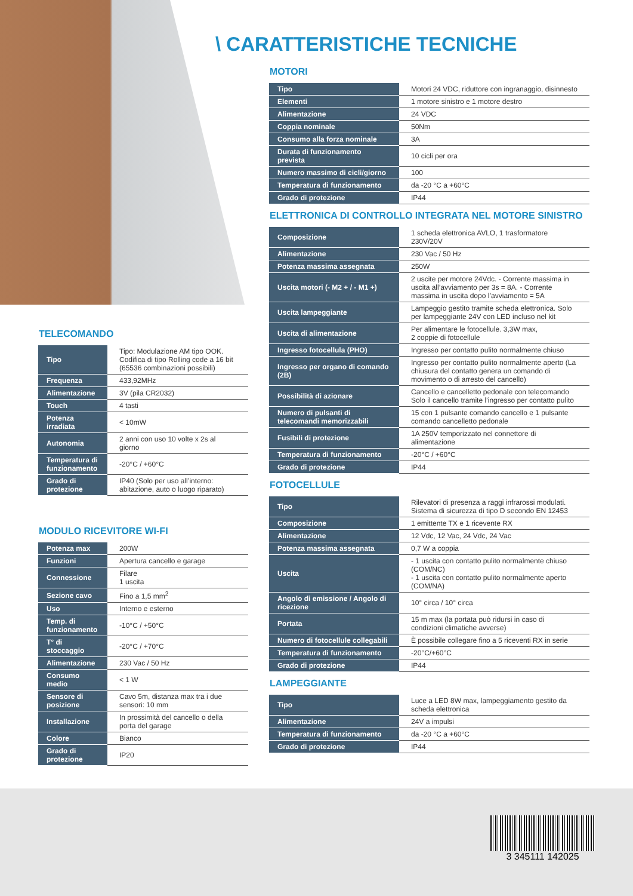\ CARATTERISTICHE TECNICHE
MOTORI
| Tipo | Motori 24 VDC, riduttore con ingranaggio, disinnesto |
| Elementi | 1 motore sinistro e 1 motore destro |
| Alimentazione | 24 VDC |
| Coppia nominale | 50Nm |
| Consumo alla forza nominale | 3A |
| Durata di funzionamento prevista | 10 cicli per ora |
| Numero massimo di cicli/giorno | 100 |
| Temperatura di funzionamento | da -20 °C a +60°C |
| Grado di protezione | IP44 |
ELETTRONICA DI CONTROLLO INTEGRATA NEL MOTORE SINISTRO
| Composizione | 1 scheda elettronica AVLO, 1 trasformatore 230V/20V |
| Alimentazione | 230 Vac / 50 Hz |
| Potenza massima assegnata | 250W |
| Uscita motori (- M2 + / - M1 +) | 2 uscite per motore 24Vdc. - Corrente massima in uscita all’avviamento per 3s = 8A. - Corrente massima in uscita dopo l’avviamento = 5A |
| Uscita lampeggiante | Lampeggio gestito tramite scheda elettronica. Solo per lampeggiante 24V con LED incluso nel kit |
| Uscita di alimentazione | Per alimentare le fotocellule. 3,3W max, 2 coppie di fotocellule |
| Ingresso fotocellula (PHO) | Ingresso per contatto pulito normalmente chiuso |
| Ingresso per organo di comando (2B) | Ingresso per contatto pulito normalmente aperto (La chiusura del contatto genera un comando di movimento o di arresto del cancello) |
| Possibilità di azionare | Cancello e cancelletto pedonale con telecomando Solo il cancello tramite l’ingresso per contatto pulito |
| Numero di pulsanti di telecomandi memorizzabili | 15 con 1 pulsante comando cancello e 1 pulsante comando cancelletto pedonale |
| Fusibili di protezione | 1A 250V temporizzato nel connettore di alimentazione |
| Temperatura di funzionamento | -20°C / +60°C |
| Grado di protezione | IP44 |
FOTOCELLULE
| Tipo | Rilevatori di presenza a raggi infrarossi modulati. Sistema di sicurezza di tipo D secondo EN 12453 |
| Composizione | 1 emittente TX e 1 ricevente RX |
| Alimentazione | 12 Vdc, 12 Vac, 24 Vdc, 24 Vac |
| Potenza massima assegnata | 0,7 W a coppia |
| Uscita | - 1 uscita con contatto pulito normalmente chiuso (COM/NC) - 1 uscita con contatto pulito normalmente aperto (COM/NA) |
| Angolo di emissione / Angolo di ricezione | 10° circa / 10° circa |
| Portata | 15 m max (la portata può ridursi in caso di condizioni climatiche avverse) |
| Numero di fotocellule collegabili | È possibile collegare fino a 5 riceventi RX in serie |
| Temperatura di funzionamento | -20°C/+60°C |
| Grado di protezione | IP44 |
LAMPEGGIANTE
| Tipo | Luce a LED 8W max, lampeggiamento gestito da scheda elettronica |
| Alimentazione | 24V a impulsi |
| Temperatura di funzionamento | da -20 °C a +60°C |
| Grado di protezione | IP44 |
TELECOMANDO
| Tipo | Tipo: Modulazione AM tipo OOK. Codifica di tipo Rolling code a 16 bit (65536 combinazioni possibili) |
| Frequenza | 433,92MHz |
| Alimentazione | 3V (pila CR2032) |
| Touch | 4 tasti |
| Potenza irradiata | < 10mW |
| Autonomia | 2 anni con uso 10 volte x 2s al giorno |
| Temperatura di funzionamento | -20°C / +60°C |
| Grado di protezione | IP40 (Solo per uso all’interno: abitazione, auto o luogo riparato) |
MODULO RICEVITORE WI-FI
| Potenza max | 200W |
| Funzioni | Apertura cancello e garage |
| Connessione | Filare 1 uscita |
| Sezione cavo | Fino a 1,5 mm<sup>2</sup> |
| Uso | Interno e esterno |
| Temp. di funzionamento | -10°C / +50°C |
| T° di stoccaggio | -20°C / +70°C |
| Alimentazione | 230 Vac / 50 Hz |
| Consumo medio | < 1 W |
| Sensore di posizione | Cavo 5m, distanza max tra i due sensori: 10 mm |
| Installazione | In prossimità del cancello o della porta del garage |
| Colore | Bianco |
| Grado di protezione | IP20 |
3 345111 142025